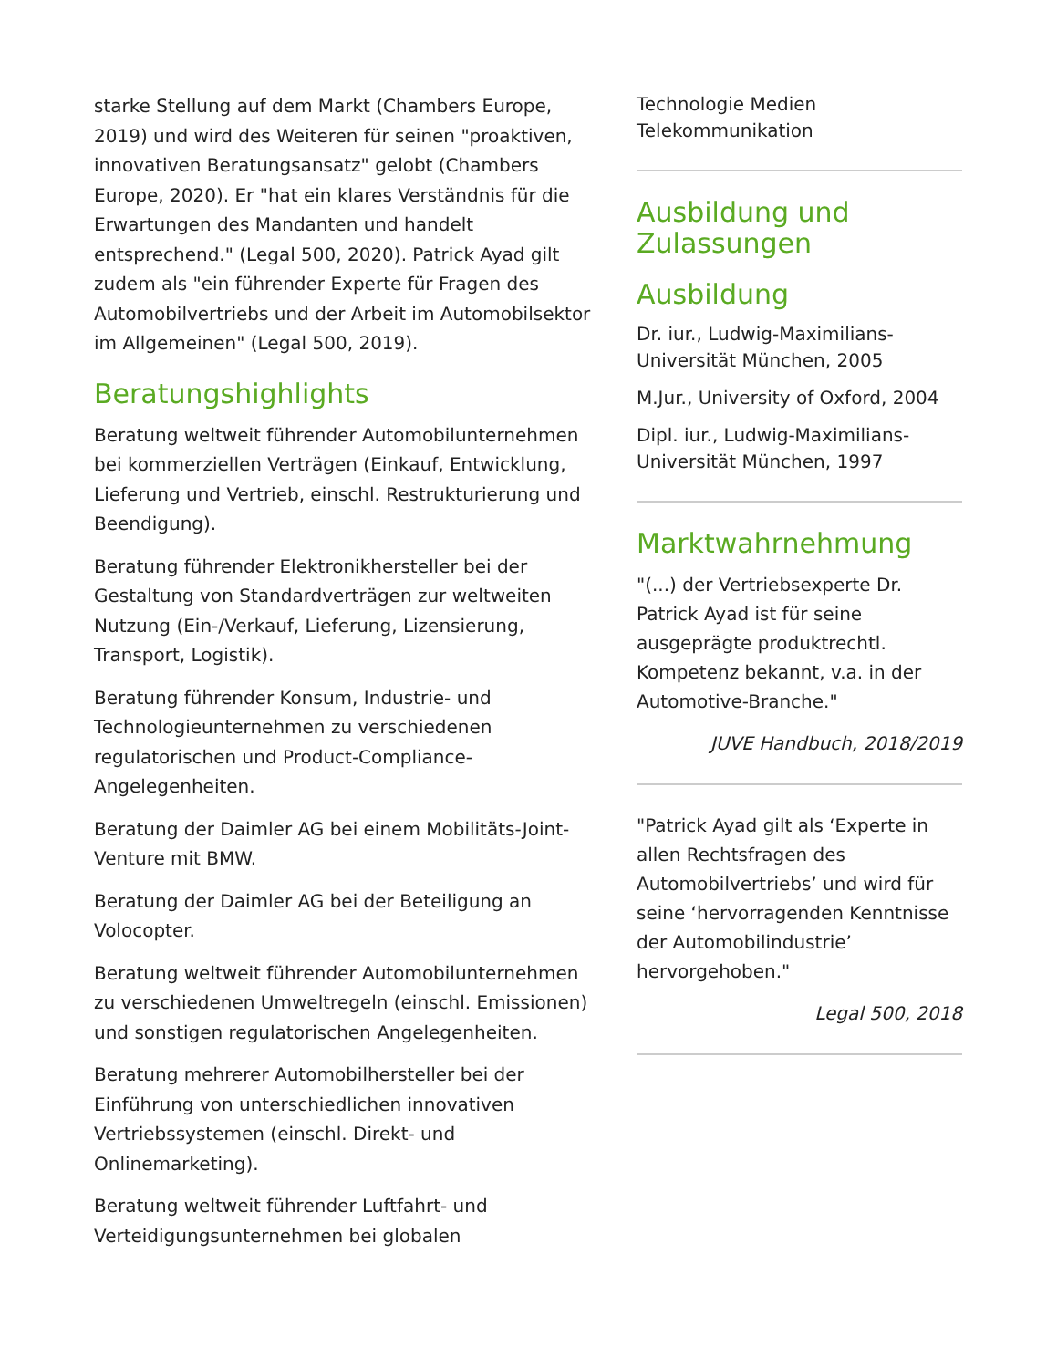starke Stellung auf dem Markt (Chambers Europe, 2019) und wird des Weiteren für seinen "proaktiven, innovativen Beratungsansatz" gelobt (Chambers Europe, 2020). Er "hat ein klares Verständnis für die Erwartungen des Mandanten und handelt entsprechend." (Legal 500, 2020). Patrick Ayad gilt zudem als "ein führender Experte für Fragen des Automobilvertriebs und der Arbeit im Automobilsektor im Allgemeinen" (Legal 500, 2019).
Beratungshighlights
Beratung weltweit führender Automobilunternehmen bei kommerziellen Verträgen (Einkauf, Entwicklung, Lieferung und Vertrieb, einschl. Restrukturierung und Beendigung).
Beratung führender Elektronikhersteller bei der Gestaltung von Standardverträgen zur weltweiten Nutzung (Ein-/Verkauf, Lieferung, Lizensierung, Transport, Logistik).
Beratung führender Konsum, Industrie- und Technologieunternehmen zu verschiedenen regulatorischen und Product-Compliance-Angelegenheiten.
Beratung der Daimler AG bei einem Mobilitäts-Joint-Venture mit BMW.
Beratung der Daimler AG bei der Beteiligung an Volocopter.
Beratung weltweit führender Automobilunternehmen zu verschiedenen Umweltregeln (einschl. Emissionen) und sonstigen regulatorischen Angelegenheiten.
Beratung mehrerer Automobilhersteller bei der Einführung von unterschiedlichen innovativen Vertriebssystemen (einschl. Direkt- und Onlinemarketing).
Beratung weltweit führender Luftfahrt- und Verteidigungsunternehmen bei globalen
Technologie Medien
Telekommunikation
Ausbildung und Zulassungen
Ausbildung
Dr. iur., Ludwig-Maximilians-Universität München, 2005
M.Jur., University of Oxford, 2004
Dipl. iur., Ludwig-Maximilians-Universität München, 1997
Marktwahrnehmung
"(...) der Vertriebsexperte Dr. Patrick Ayad ist für seine ausgeprägte produktrechtl. Kompetenz bekannt, v.a. in der Automotive-Branche."
JUVE Handbuch, 2018/2019
"Patrick Ayad gilt als ‘Experte in allen Rechtsfragen des Automobilvertriebs’ und wird für seine ‘hervorragenden Kenntnisse der Automobilindustrie’ hervorgehoben."
Legal 500, 2018